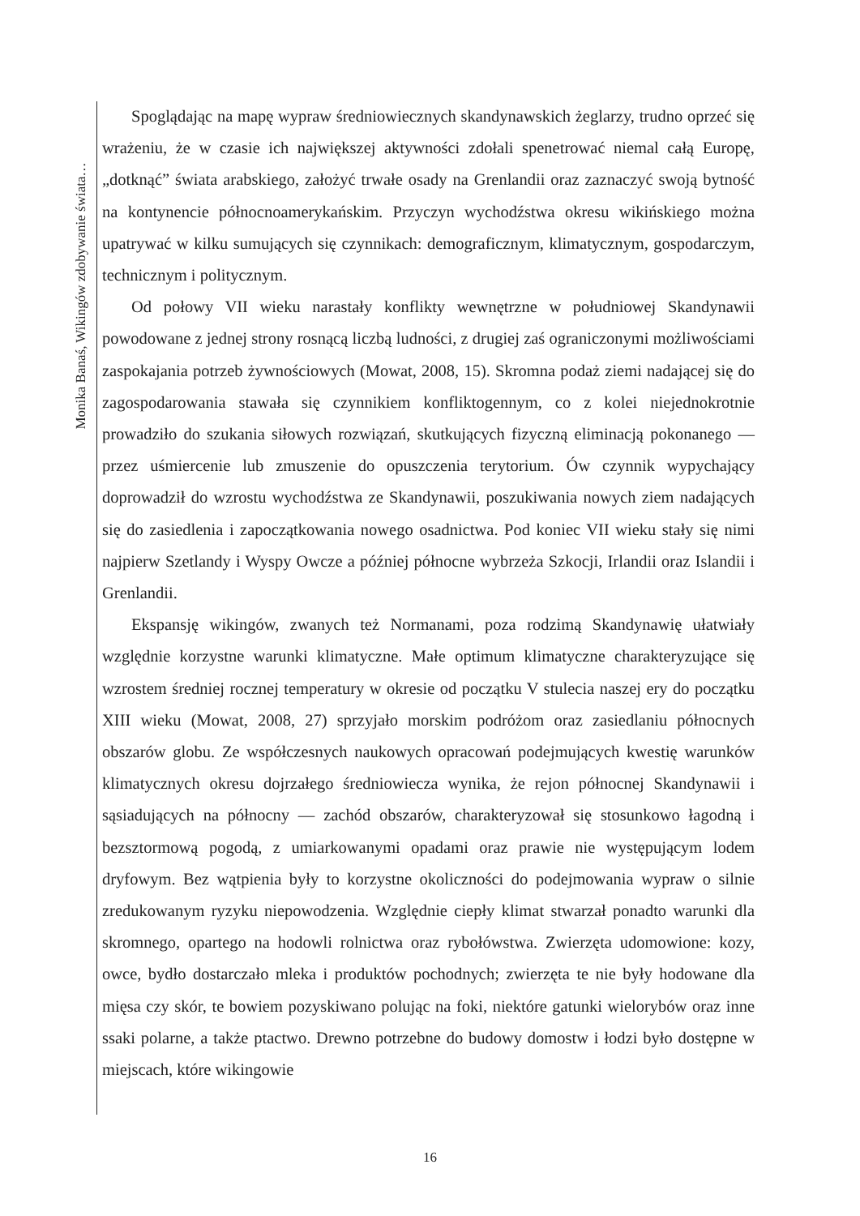Spoglądając na mapę wypraw średniowiecznych skandynawskich żeglarzy, trudno oprzeć się wrażeniu, że w czasie ich największej aktywności zdołali spenetrować niemal całą Europę, „dotknąć” świata arabskiego, założyć trwałe osady na Grenlandii oraz zaznaczyć swoją bytność na kontynencie północnoamerykańskim. Przyczyn wychodźstwa okresu wikińskiego można upatrywać w kilku sumujących się czynnikach: demograficznym, klimatycznym, gospodarczym, technicznym i politycznym.
Od połowy VII wieku narastały konflikty wewnętrzne w południowej Skandynawii powodowane z jednej strony rosnącą liczbą ludności, z drugiej zaś ograniczonymi możliwościami zaspokajania potrzeb żywnościowych (Mowat, 2008, 15). Skromna podaż ziemi nadającej się do zagospodarowania stawała się czynnikiem konfliktogennym, co z kolei niejednokrotnie prowadziło do szukania siłowych rozwiązań, skutkujących fizyczną eliminacją pokonanego — przez uśmiercenie lub zmuszenie do opuszczenia terytorium. Ów czynnik wypychający doprowadził do wzrostu wychodźstwa ze Skandynawii, poszukiwania nowych ziem nadających się do zasiedlenia i zapoczątkowania nowego osadnictwa. Pod koniec VII wieku stały się nimi najpierw Szetlandy i Wyspy Owcze a później północne wybrzeża Szkocji, Irlandii oraz Islandii i Grenlandii.
Ekspansję wikingów, zwanych też Normanami, poza rodzimą Skandynawię ułatwiały względnie korzystne warunki klimatyczne. Małe optimum klimatyczne charakteryzujące się wzrostem średniej rocznej temperatury w okresie od początku V stulecia naszej ery do początku XIII wieku (Mowat, 2008, 27) sprzyjało morskim podróżom oraz zasiedlaniu północnych obszarów globu. Ze współczesnych naukowych opracowań podejmujących kwestię warunków klimatycznych okresu dojrzałego średniowiecza wynika, że rejon północnej Skandynawii i sąsiadujących na północny — zachód obszarów, charakteryzował się stosunkowo łagodną i bezsztormową pogodą, z umiarkowanymi opadami oraz prawie nie występującym lodem dryfowym. Bez wątpienia były to korzystne okoliczności do podejmowania wypraw o silnie zredukowanym ryzyku niepowodzenia. Względnie ciepły klimat stwarzał ponadto warunki dla skromnego, opartego na hodowli rolnictwa oraz rybołówstwa. Zwierzęta udomowione: kozy, owce, bydło dostarczało mleka i produktów pochodnych; zwierzęta te nie były hodowane dla mięsa czy skór, te bowiem pozyskiwano polując na foki, niektóre gatunki wielorybów oraz inne ssaki polarne, a także ptactwo. Drewno potrzebne do budowy domostw i łodzi było dostępne w miejscach, które wikingowie
Monika Banaś, Wikingów zdobywanie świata…
16